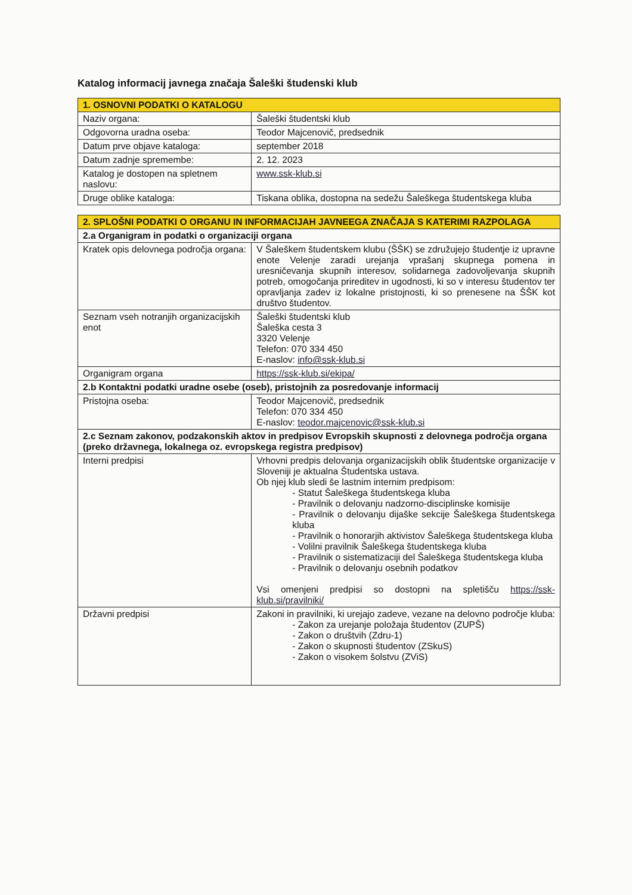Katalog informacij javnega značaja Šaleški študenski klub
| 1. OSNOVNI PODATKI O KATALOGU | |
| --- | --- |
| Naziv organa: | Šaleški študentski klub |
| Odgovorna uradna oseba: | Teodor Majcenovič, predsednik |
| Datum prve objave kataloga: | september 2018 |
| Datum zadnje spremembe: | 2. 12. 2023 |
| Katalog je dostopen na spletnem naslovu: | www.ssk-klub.si |
| Druge oblike kataloga: | Tiskana oblika, dostopna na sedežu Šaleškega študentskega kluba |
| 2. SPLOŠNI PODATKI O ORGANU IN INFORMACIJAH JAVNEEGA ZNAČAJA S KATERIMI RAZPOLAGA | |
| --- | --- |
| 2.a Organigram in podatki o organizaciji organa | |
| Kratek opis delovnega področja organa: | V Šaleškem študentskem klubu (ŠŠK) se združujejo študentje iz upravne enote Velenje zaradi urejanja vprašanj skupnega pomena in uresničevanja skupnih interesov, solidarnega zadovoljevanja skupnih potreb, omogočanja prireditev in ugodnosti, ki so v interesu študentov ter opravljanja zadev iz lokalne pristojnosti, ki so prenesene na ŠŠK kot društvo študentov. |
| Seznam vseh notranjih organizacijskih enot | Šaleški študentski klub Šaleška cesta 3 3320 Velenje Telefon: 070 334 450 E-naslov: info@ssk-klub.si |
| Organigram organa | https://ssk-klub.si/ekipa/ |
| 2.b Kontaktni podatki uradne osebe (oseb), pristojnih za posredovanje informacij | |
| Pristojna oseba: | Teodor Majcenovič, predsednik Telefon: 070 334 450 E-naslov: teodor.majcenovic@ssk-klub.si |
| 2.c Seznam zakonov, podzakonskih aktov in predpisov Evropskih skupnosti z delovnega področja organa (preko državnega, lokalnega oz. evropskega registra predpisov) | |
| Interni predpisi | Vrhovni predpis delovanja organizacijskih oblik študentske organizacije v Sloveniji je aktualna Študentska ustava. Ob njej klub sledi še lastnim internim predpisom: - Statut Šaleškega študentskega kluba - Pravilnik o delovanju nadzorno-disciplinske komisije - Pravilnik o delovanju dijaške sekcije Šaleškega študentskega kluba - Pravilnik o honorarjih aktivistov Šaleškega študentskega kluba - Volilni pravilnik Šaleškega študentskega kluba - Pravilnik o sistematizaciji del Šaleškega študentskega kluba - Pravilnik o delovanju osebnih podatkov Vsi omenjeni predpisi so dostopni na spletišču https://ssk-klub.si/pravilniki/ |
| Državni predpisi | Zakoni in pravilniki, ki urejajo zadeve, vezane na delovno področje kluba: - Zakon za urejanje položaja študentov (ZUPŠ) - Zakon o društvih (Zdru-1) - Zakon o skupnosti študentov (ZSkuS) - Zakon o visokem šolstvu (ZViS) |